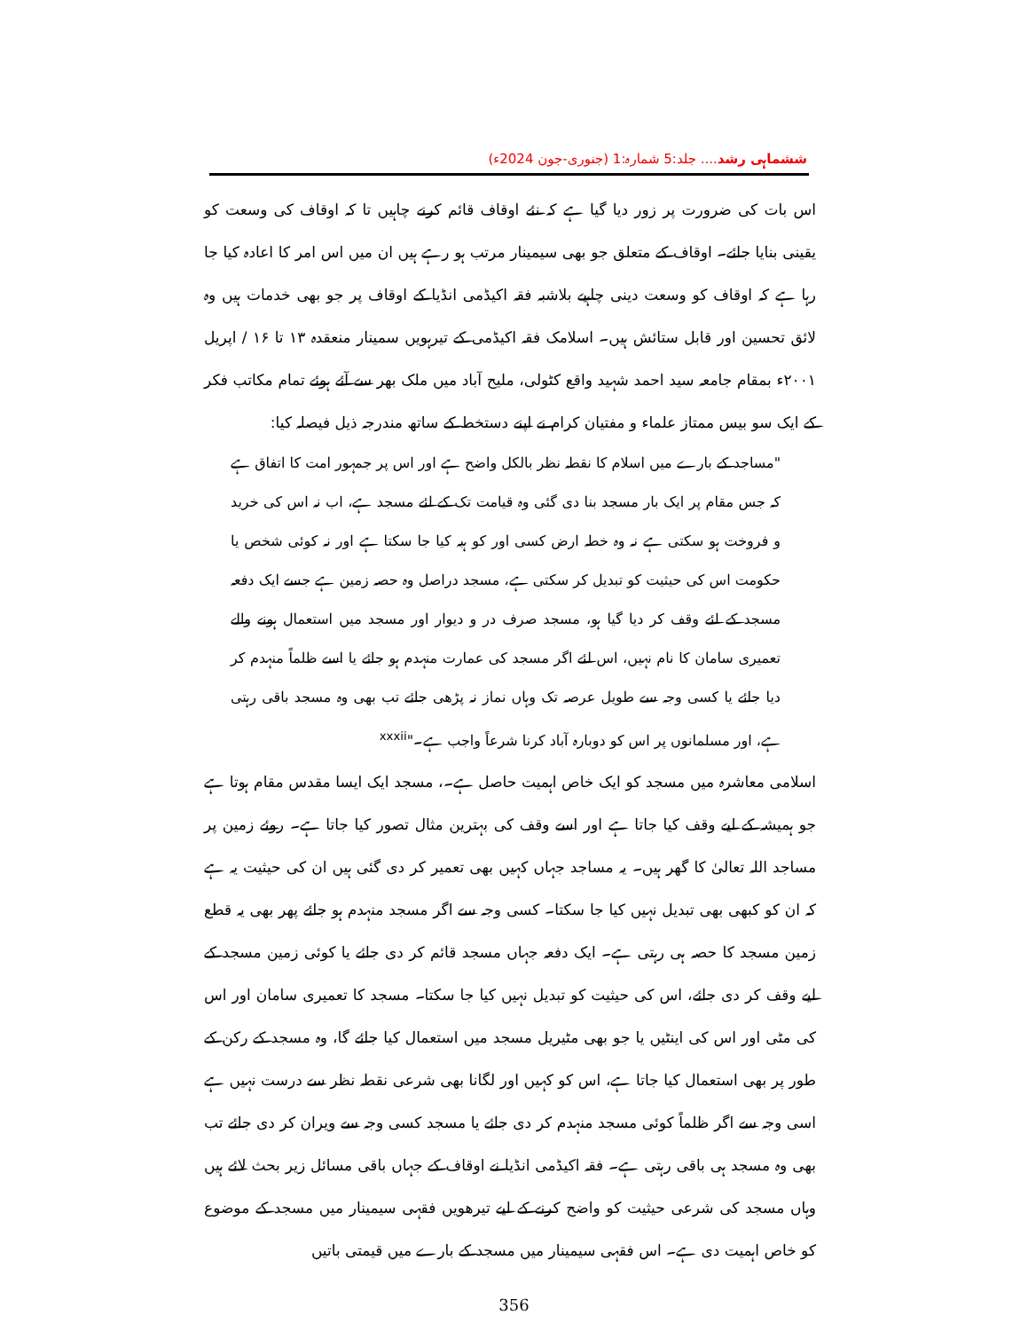ششماہی رشد.... جلد:5 شمارہ:1 (جنوری-جون 2024ء)
اس بات کی ضرورت پر زور دیا گیا ہے کہ نئے اوقاف قائم کرنے چاہیں تا کہ اوقاف کی وسعت کو یقینی بنایا جائے۔ اوقاف کے متعلق جو بھی سیمینار مرتب ہو رہے ہیں ان میں اس امر کا اعادہ کیا جا رہا ہے کہ اوقاف کو وسعت دینی چاہیے بلاشبہ فقہ اکیڈمی انڈیا کے اوقاف پر جو بھی خدمات ہیں وہ لائق تحسین اور قابل ستائش ہیں۔ اسلامک فقہ اکیڈمی کے تیرہویں سمینار منعقدہ ۱۳ تا ۱۶ / اپریل ۲۰۰۱ء بمقام جامعہ سید احمد شہید واقع کٹولی، ملیح آباد میں ملک بھر سے آئے ہوئے تمام مکاتب فکر کے ایک سو بیس ممتاز علماء و مفتیان کرام نے اپنے دستخط کے ساتھ مندرجہ ذیل فیصلہ کیا:
"مساجد کے بارے میں اسلام کا نقطہ نظر بالکل واضح ہے اور اس پر جمہور امت کا اتفاق ہے کہ جس مقام پر ایک بار مسجد بنا دی گئی وہ قیامت تک کے لئے مسجد ہے، اب نہ اس کی خرید و فروخت ہو سکتی ہے نہ وہ خطہ ارض کسی اور کو ہبہ کیا جا سکتا ہے اور نہ کوئی شخص یا حکومت اس کی حیثیت کو تبدیل کر سکتی ہے، مسجد دراصل وہ حصہ زمین ہے جسے ایک دفعہ مسجد کے لئے وقف کر دیا گیا ہو، مسجد صرف در و دیوار اور مسجد میں استعمال ہونے والے تعمیری سامان کا نام نہیں، اس لئے اگر مسجد کی عمارت منہدم ہو جائے یا اسے ظلماً منہدم کر دیا جائے یا کسی وجہ سے طویل عرصہ تک وہاں نماز نہ پڑھی جائے تب بھی وہ مسجد باقی رہتی ہے، اور مسلمانوں پر اس کو دوبارہ آباد کرنا شرعاً واجب ہے۔"<sup>xxxii</sup>
اسلامی معاشرہ میں مسجد کو ایک خاص اہمیت حاصل ہے۔، مسجد ایک ایسا مقدس مقام ہوتا ہے جو ہمیشہ کے لیے وقف کیا جاتا ہے اور اسے وقف کی بہترین مثال تصور کیا جاتا ہے۔ روئے زمین پر مساجد اللہ تعالیٰ کا گھر ہیں۔ یہ مساجد جہاں کہیں بھی تعمیر کر دی گئی ہیں ان کی حیثیت یہ ہے کہ ان کو کبھی بھی تبدیل نہیں کیا جا سکتا۔ کسی وجہ سے اگر مسجد منہدم ہو جائے پھر بھی یہ قطع زمین مسجد کا حصہ ہی رہتی ہے۔ ایک دفعہ جہاں مسجد قائم کر دی جائے یا کوئی زمین مسجد کے لیے وقف کر دی جائے، اس کی حیثیت کو تبدیل نہیں کیا جا سکتا۔ مسجد کا تعمیری سامان اور اس کی مٹی اور اس کی اینٹیں یا جو بھی مٹیریل مسجد میں استعمال کیا جائے گا، وہ مسجد کے رکن کے طور پر بھی استعمال کیا جاتا ہے، اس کو کہیں اور لگانا بھی شرعی نقطہ نظر سے درست نہیں ہے اسی وجہ سے اگر ظلماً کوئی مسجد منہدم کر دی جائے یا مسجد کسی وجہ سے ویران کر دی جائے تب بھی وہ مسجد ہی باقی رہتی ہے۔ فقہ اکیڈمی انڈیا نے اوقاف کے جہاں باقی مسائل زیر بحث لائے ہیں وہاں مسجد کی شرعی حیثیت کو واضح کرنے کے لیے تیرھویں فقہی سیمینار میں مسجد کے موضوع کو خاص اہمیت دی ہے۔ اس فقہی سیمینار میں مسجد کے بارے میں قیمتی باتیں
356